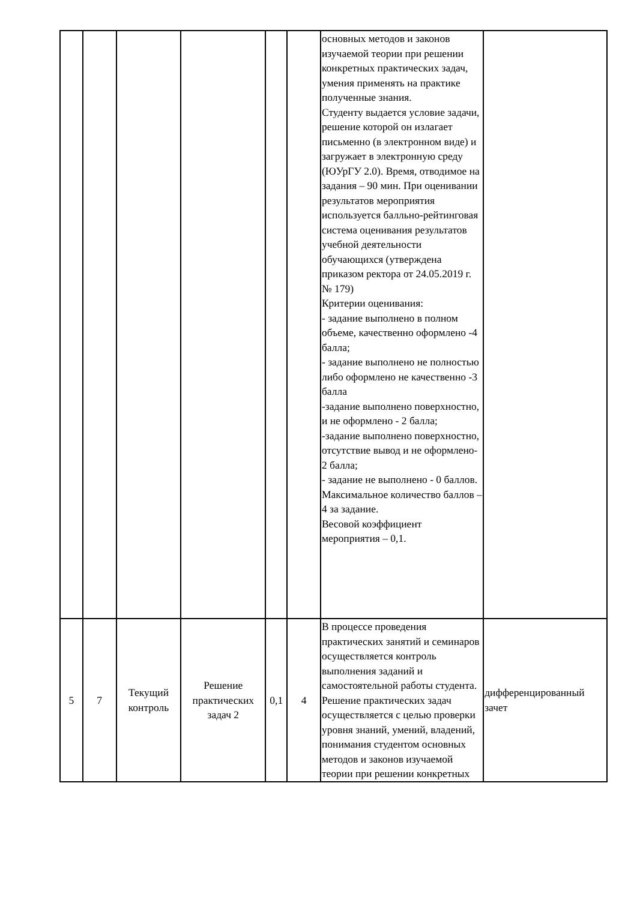| | | | | | | основных методов и законов изучаемой теории при решении конкретных практических задач, умения применять на практике полученные знания. Студенту выдается условие задачи, решение которой он излагает письменно (в электронном виде) и загружает в электронную среду (ЮУрГУ 2.0). Время, отводимое на задания – 90 мин. При оценивании результатов мероприятия используется балльно-рейтинговая система оценивания результатов учебной деятельности обучающихся (утверждена приказом ректора от 24.05.2019 г. № 179) Критерии оценивания: - задание выполнено в полном объеме, качественно оформлено -4 балла; - задание выполнено не полностью либо оформлено не качественно -3 балла -задание выполнено поверхностно, и не оформлено - 2 балла; -задание выполнено поверхностно, отсутствие вывод и не оформлено- 2 балла; - задание не выполнено - 0 баллов. Максимальное количество баллов – 4 за задание. Весовой коэффициент мероприятия – 0,1. | |
| 5 | 7 | Текущий контроль | Решение практических задач 2 | 0,1 | 4 | В процессе проведения практических занятий и семинаров осуществляется контроль выполнения заданий и самостоятельной работы студента. Решение практических задач осуществляется с целью проверки уровня знаний, умений, владений, понимания студентом основных методов и законов изучаемой теории при решении конкретных | дифференцированный зачет |